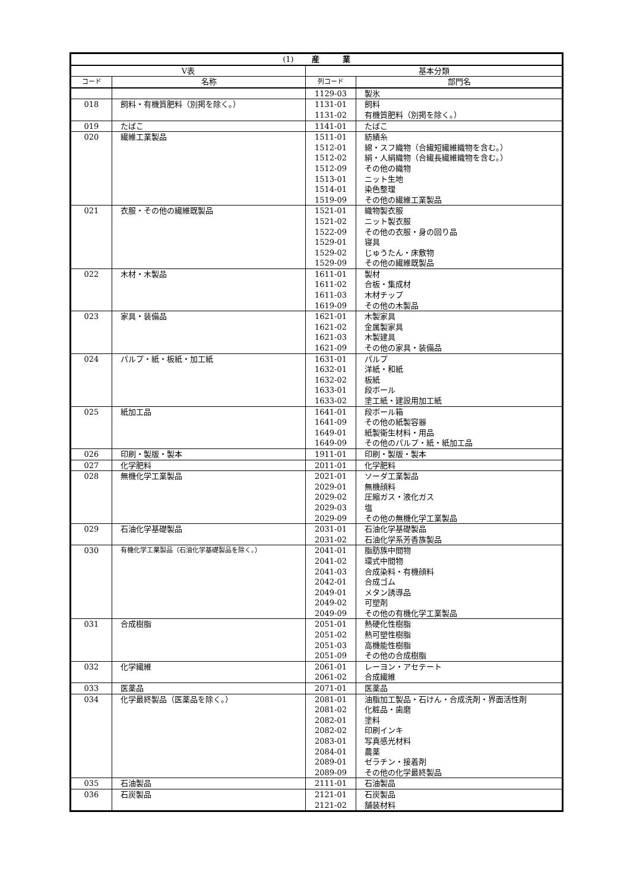| (1) 産 業 | | | |
| --- | --- | --- | --- |
| V表 | | 基本分類 | |
| コード | 名称 | 列コード | 部門名 |
| | | 1129-03 | 製氷 |
| 018 | 飼料・有機質肥料（別掲を除く。） | 1131-01 | 飼料 |
| | | 1131-02 | 有機質肥料（別掲を除く。） |
| 019 | たばこ | 1141-01 | たばこ |
| 020 | 繊維工業製品 | 1511-01 | 紡績糸 |
| | | 1512-01 | 綿・スフ織物（合繊短繊維織物を含む。） |
| | | 1512-02 | 絹・人絹織物（合繊長繊維織物を含む。） |
| | | 1512-09 | その他の織物 |
| | | 1513-01 | ニット生地 |
| | | 1514-01 | 染色整理 |
| | | 1519-09 | その他の繊維工業製品 |
| 021 | 衣服・その他の繊維既製品 | 1521-01 | 織物製衣服 |
| | | 1521-02 | ニット製衣服 |
| | | 1522-09 | その他の衣服・身の回り品 |
| | | 1529-01 | 寝具 |
| | | 1529-02 | じゅうたん・床敷物 |
| | | 1529-09 | その他の繊維既製品 |
| 022 | 木材・木製品 | 1611-01 | 製材 |
| | | 1611-02 | 合板・集成材 |
| | | 1611-03 | 木材チップ |
| | | 1619-09 | その他の木製品 |
| 023 | 家具・装備品 | 1621-01 | 木製家具 |
| | | 1621-02 | 金属製家具 |
| | | 1621-03 | 木製建具 |
| | | 1621-09 | その他の家具・装備品 |
| 024 | パルプ・紙・板紙・加工紙 | 1631-01 | パルプ |
| | | 1632-01 | 洋紙・和紙 |
| | | 1632-02 | 板紙 |
| | | 1633-01 | 段ボール |
| | | 1633-02 | 塗工紙・建設用加工紙 |
| 025 | 紙加工品 | 1641-01 | 段ボール箱 |
| | | 1641-09 | その他の紙製容器 |
| | | 1649-01 | 紙製衛生材料・用品 |
| | | 1649-09 | その他のパルプ・紙・紙加工品 |
| 026 | 印刷・製版・製本 | 1911-01 | 印刷・製版・製本 |
| 027 | 化学肥料 | 2011-01 | 化学肥料 |
| 028 | 無機化学工業製品 | 2021-01 | ソーダ工業製品 |
| | | 2029-01 | 無機顔料 |
| | | 2029-02 | 圧縮ガス・液化ガス |
| | | 2029-03 | 塩 |
| | | 2029-09 | その他の無機化学工業製品 |
| 029 | 石油化学基礎製品 | 2031-01 | 石油化学基礎製品 |
| | | 2031-02 | 石油化学系芳香族製品 |
| 030 | 有機化学工業製品（石油化学基礎製品を除く。） | 2041-01 | 脂肪族中間物 |
| | | 2041-02 | 環式中間物 |
| | | 2041-03 | 合成染料・有機顔料 |
| | | 2042-01 | 合成ゴム |
| | | 2049-01 | メタン誘導品 |
| | | 2049-02 | 可塑剤 |
| | | 2049-09 | その他の有機化学工業製品 |
| 031 | 合成樹脂 | 2051-01 | 熱硬化性樹脂 |
| | | 2051-02 | 熱可塑性樹脂 |
| | | 2051-03 | 高機能性樹脂 |
| | | 2051-09 | その他の合成樹脂 |
| 032 | 化学繊維 | 2061-01 | レーヨン・アセテート |
| | | 2061-02 | 合成繊維 |
| 033 | 医薬品 | 2071-01 | 医薬品 |
| 034 | 化学最終製品（医薬品を除く。） | 2081-01 | 油脂加工製品・石けん・合成洗剤・界面活性剤 |
| | | 2081-02 | 化粧品・歯磨 |
| | | 2082-01 | 塗料 |
| | | 2082-02 | 印刷インキ |
| | | 2083-01 | 写真感光材料 |
| | | 2084-01 | 農薬 |
| | | 2089-01 | ゼラチン・接着剤 |
| | | 2089-09 | その他の化学最終製品 |
| 035 | 石油製品 | 2111-01 | 石油製品 |
| 036 | 石炭製品 | 2121-01 | 石炭製品 |
| | | 2121-02 | 舗装材料 |